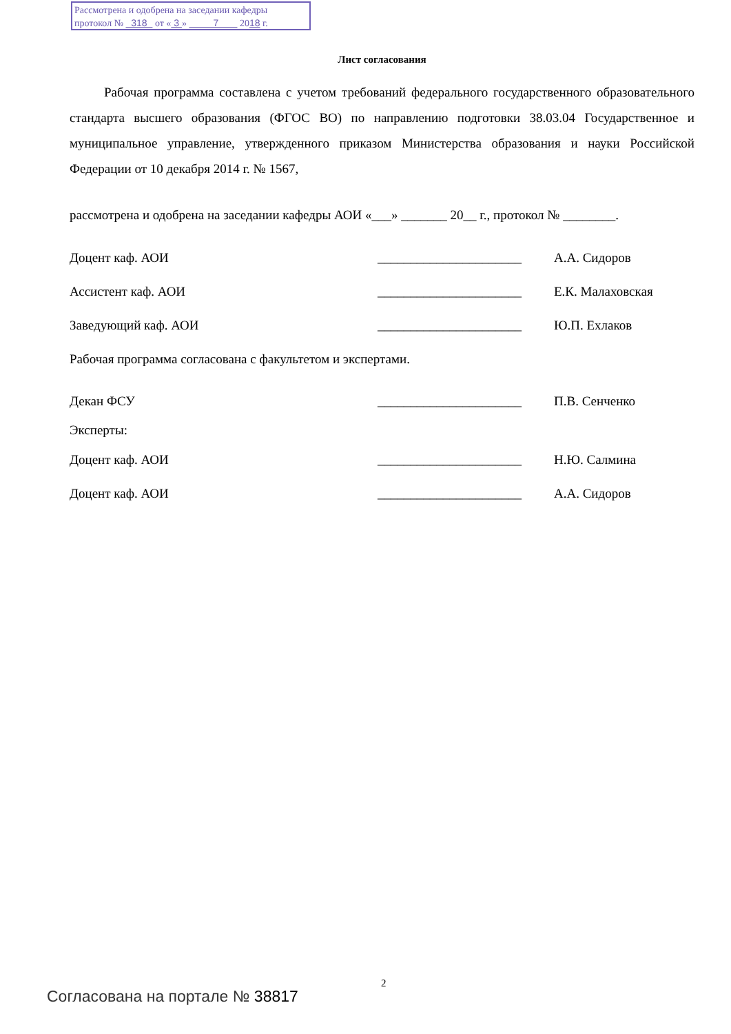Рассмотрена и одобрена на заседании кафедры
протокол № 318 от « 3 » 7 2018 г.
Лист согласования
Рабочая программа составлена с учетом требований федерального государственного образовательного стандарта высшего образования (ФГОС ВО) по направлению подготовки 38.03.04 Государственное и муниципальное управление, утвержденного приказом Министерства образования и науки Российской Федерации от 10 декабря 2014 г. № 1567,
рассмотрена и одобрена на заседании кафедры АОИ «___» _______ 20__ г., протокол № ________.
Доцент каф. АОИ ______________________ А.А. Сидоров
Ассистент каф. АОИ ______________________ Е.К. Малаховская
Заведующий каф. АОИ ______________________ Ю.П. Ехлаков
Рабочая программа согласована с факультетом и экспертами.
Декан ФСУ ______________________ П.В. Сенченко
Эксперты:
Доцент каф. АОИ ______________________ Н.Ю. Салмина
Доцент каф. АОИ ______________________ А.А. Сидоров
2
Согласована на портале № 38817